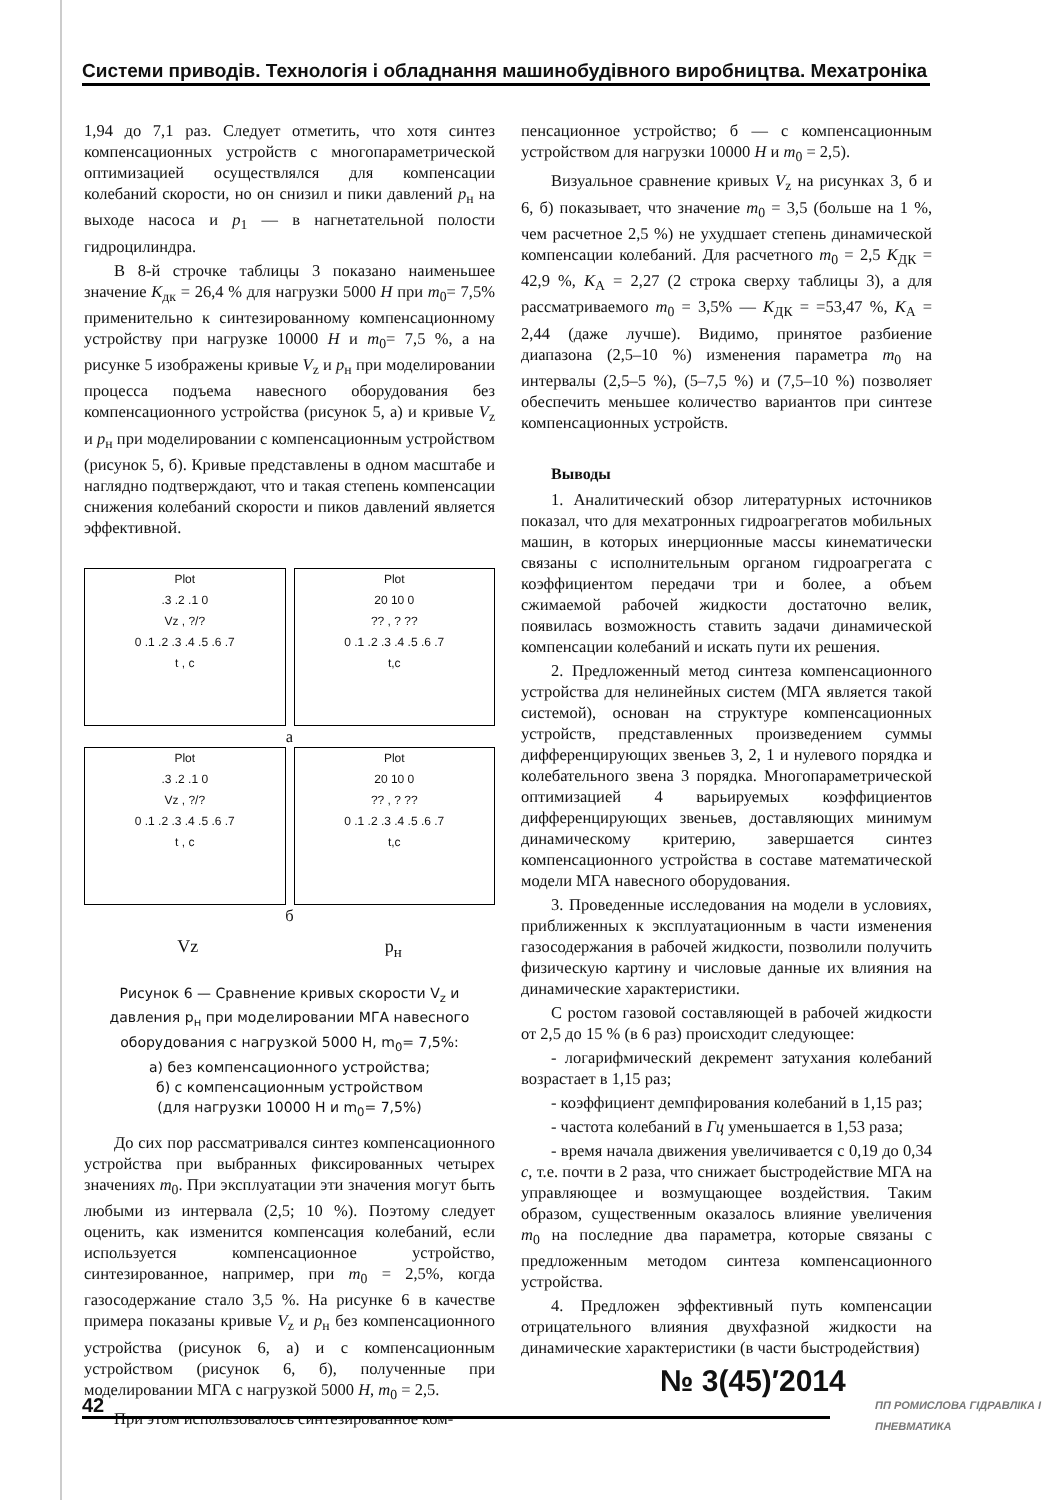Системи приводів. Технологія і обладнання машинобудівного виробництва. Мехатроніка
1,94 до 7,1 раз. Следует отметить, что хотя синтез компенсационных устройств с многопараметрической оптимизацией осуществлялся для компенсации колебаний скорости, но он снизил и пики давлений p<sub>н</sub> на выходе насоса и p<sub>1</sub> — в нагнетательной полости гидроцилиндра.
В 8-й строчке таблицы 3 показано наименьшее значение K<sub>дк</sub> = 26,4 % для нагрузки 5000 Н при m<sub>0</sub>= 7,5% применительно к синтезированному компенсационному устройству при нагрузке 10000 Н и m<sub>0</sub>= 7,5 %, а на рисунке 5 изображены кривые V<sub>z</sub> и p<sub>н</sub> при моделировании процесса подъема навесного оборудования без компенсационного устройства (рисунок 5, а) и кривые V<sub>z</sub> и p<sub>н</sub> при моделировании с компенсационным устройством (рисунок 5, б). Кривые представлены в одном масштабе и наглядно подтверждают, что и такая степень компенсации снижения колебаний скорости и пиков давлений является эффективной.
Plot
.3 .2 .1 0
Vz , ?/?
0 .1 .2 .3 .4 .5 .6 .7
t , c
Plot
20 10 0
?? , ? ??
0 .1 .2 .3 .4 .5 .6 .7
t,c
а
Plot
.3 .2 .1 0
Vz , ?/?
0 .1 .2 .3 .4 .5 .6 .7
t , c
Plot
20 10 0
?? , ? ??
0 .1 .2 .3 .4 .5 .6 .7
t,c
б
Vz p<sub>н</sub>
Рисунок 6 — Сравнение кривых скорости V<sub>z</sub> и давления p<sub>н</sub> при моделировании МГА навесного оборудования с нагрузкой 5000 Н, m<sub>0</sub>= 7,5%:
а) без компенсационного устройства;
б) с компенсационным устройством
(для нагрузки 10000 Н и m<sub>0</sub>= 7,5%)
До сих пор рассматривался синтез компенсационного устройства при выбранных фиксированных четырех значениях m<sub>0</sub>. При эксплуатации эти значения могут быть любыми из интервала (2,5; 10 %). Поэтому следует оценить, как изменится компенсация колебаний, если используется компенсационное устройство, синтезированное, например, при m<sub>0</sub> = 2,5%, когда газосодержание стало 3,5 %. На рисунке 6 в качестве примера показаны кривые V<sub>z</sub> и p<sub>н</sub> без компенсационного устройства (рисунок 6, а) и с компенсационным устройством (рисунок 6, б), полученные при моделировании МГА с нагрузкой 5000 Н, m<sub>0</sub> = 2,5.
При этом использовалось синтезированное ком-
пенсационное устройство; б — с компенсационным устройством для нагрузки 10000 Н и m<sub>0</sub> = 2,5).
Визуальное сравнение кривых V<sub>z</sub> на рисунках 3, б и 6, б) показывает, что значение m<sub>0</sub> = 3,5 (больше на 1 %, чем расчетное 2,5 %) не ухудшает степень динамической компенсации колебаний. Для расчетного m<sub>0</sub> = 2,5 K<sub>ДК</sub> = 42,9 %, K<sub>A</sub> = 2,27 (2 строка сверху таблицы 3), а для рассматриваемого m<sub>0</sub> = 3,5% — K<sub>ДК</sub> = =53,47 %, K<sub>A</sub> = 2,44 (даже лучше). Видимо, принятое разбиение диапазона (2,5–10 %) изменения параметра m<sub>0</sub> на интервалы (2,5–5 %), (5–7,5 %) и (7,5–10 %) позволяет обеспечить меньшее количество вариантов при синтезе компенсационных устройств.
Выводы
1. Аналитический обзор литературных источников показал, что для мехатронных гидроагрегатов мобильных машин, в которых инерционные массы кинематически связаны с исполнительным органом гидроагрегата с коэффициентом передачи три и более, а объем сжимаемой рабочей жидкости достаточно велик, появилась возможность ставить задачи динамической компенсации колебаний и искать пути их решения.
2. Предложенный метод синтеза компенсационного устройства для нелинейных систем (МГА является такой системой), основан на структуре компенсационных устройств, представленных произведением суммы дифференцирующих звеньев 3, 2, 1 и нулевого порядка и колебательного звена 3 порядка. Многопараметрической оптимизацией 4 варьируемых коэффициентов дифференцирующих звеньев, доставляющих минимум динамическому критерию, завершается синтез компенсационного устройства в составе математической модели МГА навесного оборудования.
3. Проведенные исследования на модели в условиях, приближенных к эксплуатационным в части изменения газосодержания в рабочей жидкости, позволили получить физическую картину и числовые данные их влияния на динамические характеристики.
С ростом газовой составляющей в рабочей жидкости от 2,5 до 15 % (в 6 раз) происходит следующее:
- логарифмический декремент затухания колебаний возрастает в 1,15 раз;
- коэффициент демпфирования колебаний в 1,15 раз;
- частота колебаний в Гц уменьшается в 1,53 раза;
- время начала движения увеличивается с 0,19 до 0,34 с, т.е. почти в 2 раза, что снижает быстродействие МГА на управляющее и возмущающее воздействия. Таким образом, существенным оказалось влияние увеличения m<sub>0</sub> на последние два параметра, которые связаны с предложенным методом синтеза компенсационного устройства.
4. Предложен эффективный путь компенсации отрицательного влияния двухфазной жидкости на динамические характеристики (в части быстродействия)
№ 3(45)′2014
42
ПП РОМИСЛОВА ГІДРАВЛІКА І ПНЕВМАТИКА